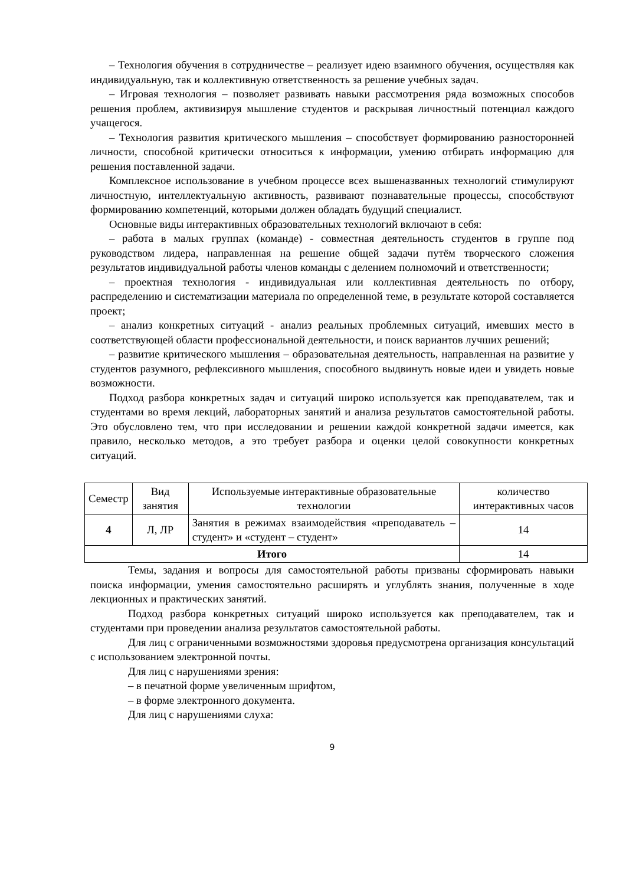– Технология обучения в сотрудничестве – реализует идею взаимного обучения, осуществляя как индивидуальную, так и коллективную ответственность за решение учебных задач.
– Игровая технология – позволяет развивать навыки рассмотрения ряда возможных способов решения проблем, активизируя мышление студентов и раскрывая личностный потенциал каждого учащегося.
– Технология развития критического мышления – способствует формированию разносторонней личности, способной критически относиться к информации, умению отбирать информацию для решения поставленной задачи.
Комплексное использование в учебном процессе всех вышеназванных технологий стимулируют личностную, интеллектуальную активность, развивают познавательные процессы, способствуют формированию компетенций, которыми должен обладать будущий специалист.
Основные виды интерактивных образовательных технологий включают в себя:
– работа в малых группах (команде) - совместная деятельность студентов в группе под руководством лидера, направленная на решение общей задачи путём творческого сложения результатов индивидуальной работы членов команды с делением полномочий и ответственности;
– проектная технология - индивидуальная или коллективная деятельность по отбору, распределению и систематизации материала по определенной теме, в результате которой составляется проект;
– анализ конкретных ситуаций - анализ реальных проблемных ситуаций, имевших место в соответствующей области профессиональной деятельности, и поиск вариантов лучших решений;
– развитие критического мышления – образовательная деятельность, направленная на развитие у студентов разумного, рефлексивного мышления, способного выдвинуть новые идеи и увидеть новые возможности.
Подход разбора конкретных задач и ситуаций широко используется как преподавателем, так и студентами во время лекций, лабораторных занятий и анализа результатов самостоятельной работы. Это обусловлено тем, что при исследовании и решении каждой конкретной задачи имеется, как правило, несколько методов, а это требует разбора и оценки целой совокупности конкретных ситуаций.
| Семестр | Вид занятия | Используемые интерактивные образовательные технологии | количество интерактивных часов |
| --- | --- | --- | --- |
| 4 | Л, ЛР | Занятия в режимах взаимодействия «преподаватель – студент» и «студент – студент» | 14 |
| Итого | | | 14 |
Темы, задания и вопросы для самостоятельной работы призваны сформировать навыки поиска информации, умения самостоятельно расширять и углублять знания, полученные в ходе лекционных и практических занятий.
Подход разбора конкретных ситуаций широко используется как преподавателем, так и студентами при проведении анализа результатов самостоятельной работы.
Для лиц с ограниченными возможностями здоровья предусмотрена организация консультаций с использованием электронной почты.
Для лиц с нарушениями зрения:
– в печатной форме увеличенным шрифтом,
– в форме электронного документа.
Для лиц с нарушениями слуха:
9